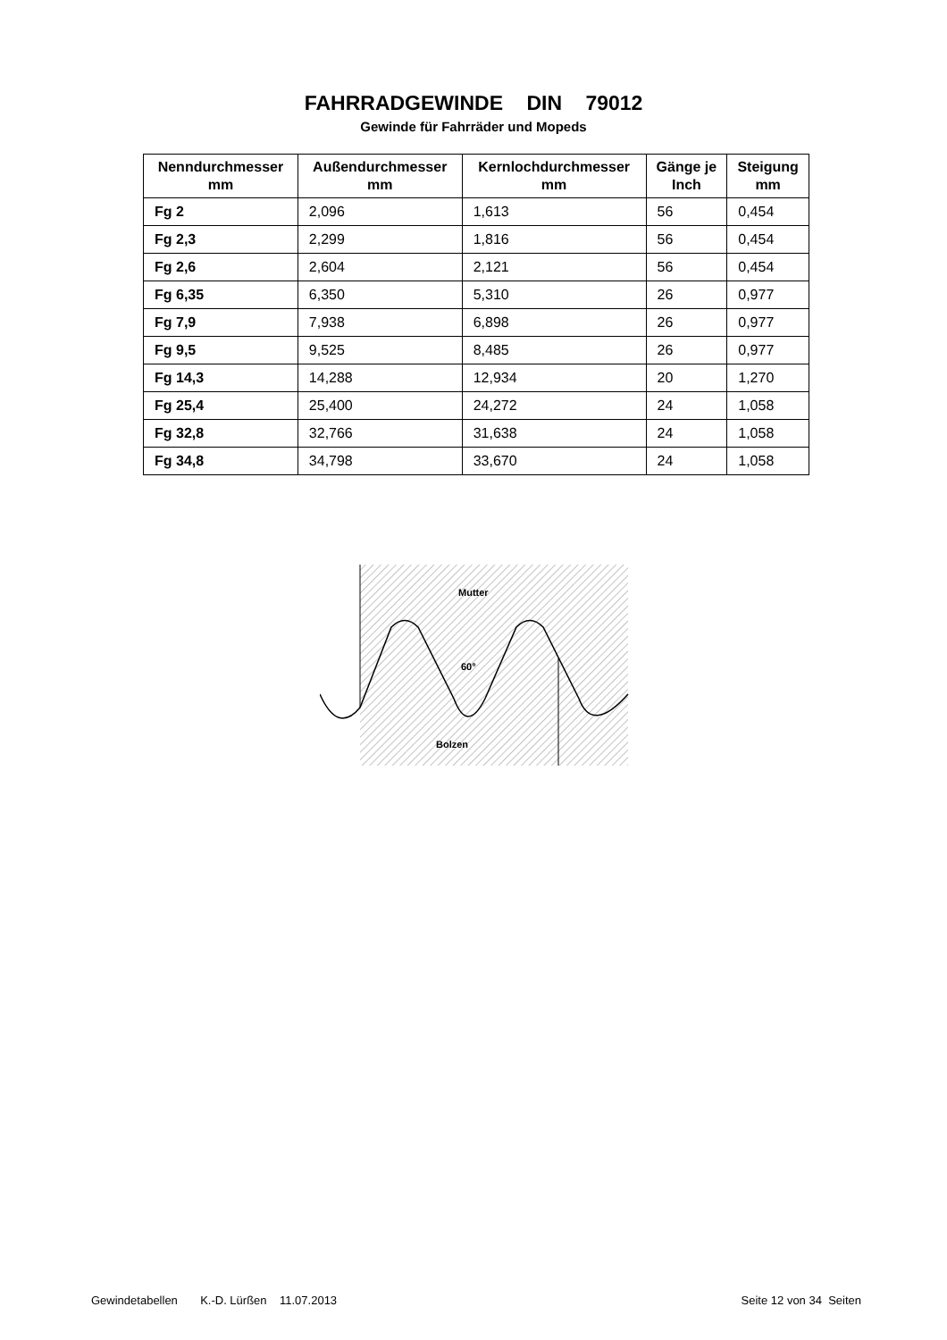FAHRRADGEWINDE DIN 79012
Gewinde für Fahrräder und Mopeds
| Nenndurchmesser mm | Außendurchmesser mm | Kernlochdurchmesser mm | Gänge je Inch | Steigung mm |
| --- | --- | --- | --- | --- |
| Fg 2 | 2,096 | 1,613 | 56 | 0,454 |
| Fg 2,3 | 2,299 | 1,816 | 56 | 0,454 |
| Fg 2,6 | 2,604 | 2,121 | 56 | 0,454 |
| Fg 6,35 | 6,350 | 5,310 | 26 | 0,977 |
| Fg 7,9 | 7,938 | 6,898 | 26 | 0,977 |
| Fg 9,5 | 9,525 | 8,485 | 26 | 0,977 |
| Fg 14,3 | 14,288 | 12,934 | 20 | 1,270 |
| Fg 25,4 | 25,400 | 24,272 | 24 | 1,058 |
| Fg 32,8 | 32,766 | 31,638 | 24 | 1,058 |
| Fg 34,8 | 34,798 | 33,670 | 24 | 1,058 |
Mutter
60°
Bolzen
Gewindetabellen K.-D. Lürßen 11.07.2013 Seite 12 von 34 Seiten